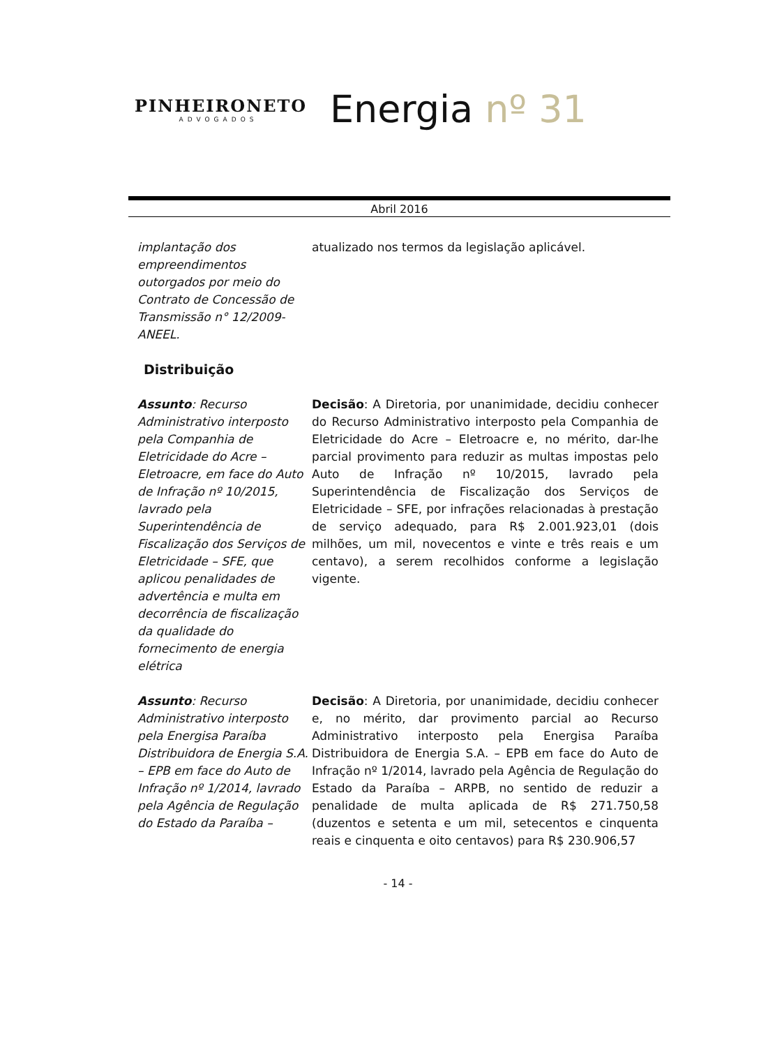PINHEIRONETO
ADVOGADOS
Energia nº 31
Abril 2016
implantação dos empreendimentos outorgados por meio do Contrato de Concessão de Transmissão n° 12/2009-ANEEL.
atualizado nos termos da legislação aplicável.
Distribuição
Assunto: Recurso Administrativo interposto pela Companhia de Eletricidade do Acre – Eletroacre, em face do Auto de Infração nº 10/2015, lavrado pela Superintendência de Fiscalização dos Serviços de Eletricidade – SFE, que aplicou penalidades de advertência e multa em decorrência de fiscalização da qualidade do fornecimento de energia elétrica
Decisão: A Diretoria, por unanimidade, decidiu conhecer do Recurso Administrativo interposto pela Companhia de Eletricidade do Acre – Eletroacre e, no mérito, dar-lhe parcial provimento para reduzir as multas impostas pelo Auto de Infração nº 10/2015, lavrado pela Superintendência de Fiscalização dos Serviços de Eletricidade – SFE, por infrações relacionadas à prestação de serviço adequado, para R$ 2.001.923,01 (dois milhões, um mil, novecentos e vinte e três reais e um centavo), a serem recolhidos conforme a legislação vigente.
Assunto: Recurso Administrativo interposto pela Energisa Paraíba Distribuidora de Energia S.A. – EPB em face do Auto de Infração nº 1/2014, lavrado pela Agência de Regulação do Estado da Paraíba –
Decisão: A Diretoria, por unanimidade, decidiu conhecer e, no mérito, dar provimento parcial ao Recurso Administrativo interposto pela Energisa Paraíba Distribuidora de Energia S.A. – EPB em face do Auto de Infração nº 1/2014, lavrado pela Agência de Regulação do Estado da Paraíba – ARPB, no sentido de reduzir a penalidade de multa aplicada de R$ 271.750,58 (duzentos e setenta e um mil, setecentos e cinquenta reais e cinquenta e oito centavos) para R$ 230.906,57
- 14 -